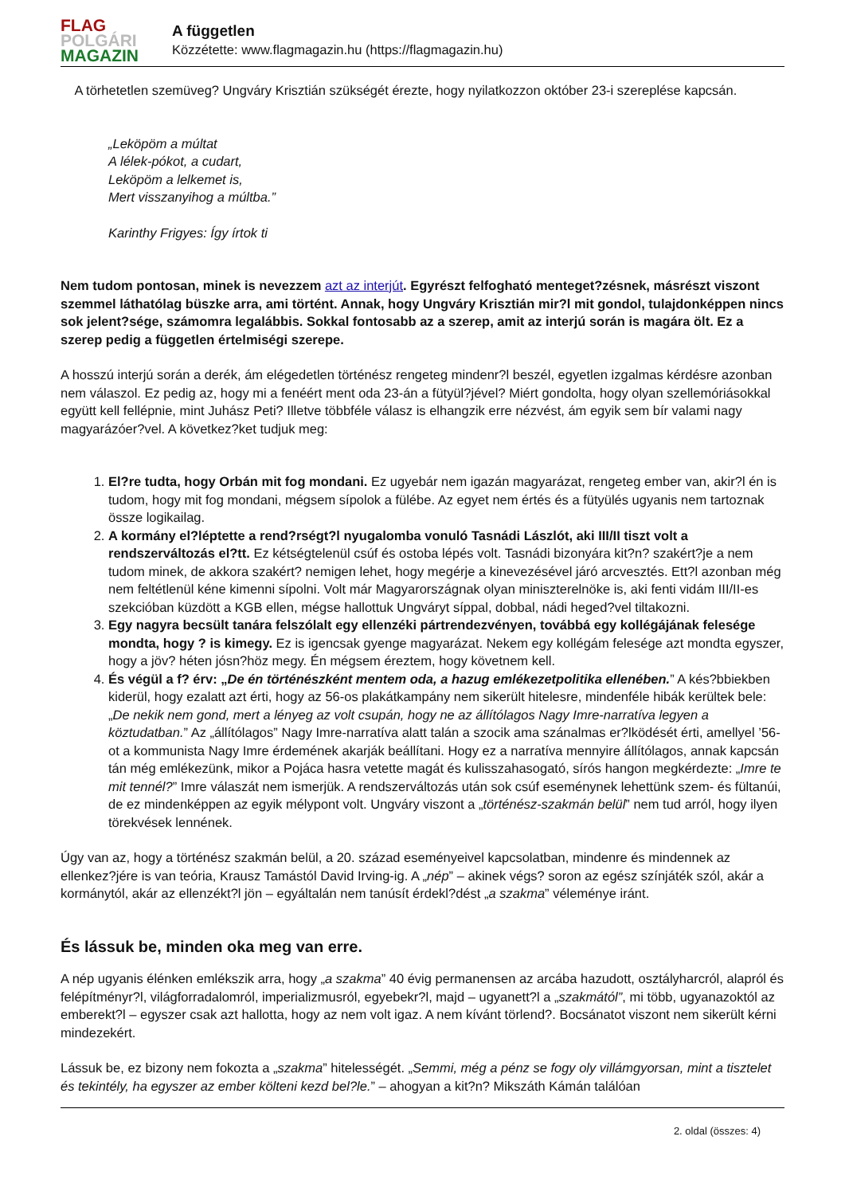FLAG
POLGÁRI
MAGAZIN
A független
Közzétette: www.flagmagazin.hu (https://flagmagazin.hu)
A törhetetlen szemüveg? Ungváry Krisztián szükségét érezte, hogy nyilatkozzon október 23-i szereplése kapcsán.
„Leköpöm a múltat
A lélek-pókot, a cudart,
Leköpöm a lelkemet is,
Mert visszanyihog a múltba.”
Karinthy Frigyes: Így írtok ti
Nem tudom pontosan, minek is nevezzem azt az interjút. Egyrészt felfogható menteget?zésnek, másrészt viszont szemmel láthatólag büszke arra, ami történt. Annak, hogy Ungváry Krisztián mir?l mit gondol, tulajdonképpen nincs sok jelent?sége, számomra legalábbis. Sokkal fontosabb az a szerep, amit az interjú során is magára ölt. Ez a szerep pedig a független értelmiségi szerepe.
A hosszú interjú során a derék, ám elégedetlen történész rengeteg mindenr?l beszél, egyetlen izgalmas kérdésre azonban nem válaszol. Ez pedig az, hogy mi a fenéért ment oda 23-án a fütyül?jével? Miért gondolta, hogy olyan szellemóriásokkal együtt kell fellépnie, mint Juhász Peti? Illetve többféle válasz is elhangzik erre nézvést, ám egyik sem bír valami nagy magyarázóer?vel. A következ?ket tudjuk meg:
1. El?re tudta, hogy Orbán mit fog mondani. Ez ugyebár nem igazán magyarázat, rengeteg ember van, akir?l én is tudom, hogy mit fog mondani, mégsem sípolok a fülébe. Az egyet nem értés és a fütyülés ugyanis nem tartoznak össze logikailag.
2. A kormány el?léptette a rend?rségt?l nyugalomba vonuló Tasnádi Lászlót, aki III/II tiszt volt a rendszerváltozás el?tt. Ez kétségtelenül csúf és ostoba lépés volt. Tasnádi bizonyára kit?n? szakért?je a nem tudom minek, de akkora szakért? nemigen lehet, hogy megérje a kinevezésével járó arcvesztés. Ett?l azonban még nem feltétlenül kéne kimenni sípolni. Volt már Magyarországnak olyan miniszterelnöke is, aki fenti vidám III/II-es szekcióban küzdött a KGB ellen, mégse hallottuk Ungváryt síppal, dobbal, nádi heged?vel tiltakozni.
3. Egy nagyra becsült tanára felszólalt egy ellenzéki pártrendezvényen, továbbá egy kollégájának felesége mondta, hogy ? is kimegy. Ez is igencsak gyenge magyarázat. Nekem egy kollégám felesége azt mondta egyszer, hogy a jöv? héten jósn?höz megy. Én mégsem éreztem, hogy követnem kell.
4. És végül a f? érv: „De én történészként mentem oda, a hazug emlékezetpolitika ellenében.” A kés?bbiekben kiderül, hogy ezalatt azt érti, hogy az 56-os plakátkampány nem sikerült hitelesre, mindenféle hibák kerültek bele: „De nekik nem gond, mert a lényeg az volt csupán, hogy ne az állítólagos Nagy Imre-narratíva legyen a köztudatban.” Az „állítólagos” Nagy Imre-narratíva alatt talán a szocik ama szánalmas er?lködését érti, amellyel ’56-ot a kommunista Nagy Imre érdemének akarják beállítani. Hogy ez a narratíva mennyire állítólagos, annak kapcsán tán még emlékezünk, mikor a Pojáca hasra vetette magát és kulisszahasogató, sírós hangon megkérdezte: „Imre te mit tennél?” Imre válaszát nem ismerjük. A rendszerváltozás után sok csúf eseménynek lehettünk szem- és fültanúi, de ez mindenképpen az egyik mélypont volt. Ungváry viszont a „történész-szakmán belül” nem tud arról, hogy ilyen törekvések lennének.
Úgy van az, hogy a történész szakmán belül, a 20. század eseményeivel kapcsolatban, mindenre és mindennek az ellenkez?jére is van teória, Krausz Tamástól David Irving-ig. A „nép” – akinek végs? soron az egész színjáték szól, akár a kormánytól, akár az ellenzékt?l jön – egyáltalán nem tanúsít érdekl?dést „a szakma” véleménye iránt.
És lássuk be, minden oka meg van erre.
A nép ugyanis élénken emlékszik arra, hogy „a szakma” 40 évig permanensen az arcába hazudott, osztályharcról, alapról és felépítményr?l, világforradalomról, imperializmusról, egyebekr?l, majd – ugyanett?l a „szakmától”, mi több, ugyanazoktól az emberekt?l – egyszer csak azt hallotta, hogy az nem volt igaz. A nem kívánt törlend?. Bocsánatot viszont nem sikerült kérni mindezekért.
Lássuk be, ez bizony nem fokozta a „szakma” hitelességét. „Semmi, még a pénz se fogy oly villámgyorsan, mint a tisztelet és tekintély, ha egyszer az ember költeni kezd bel?le.” – ahogyan a kit?n? Mikszáth Kámán találóan
2. oldal (összes: 4)